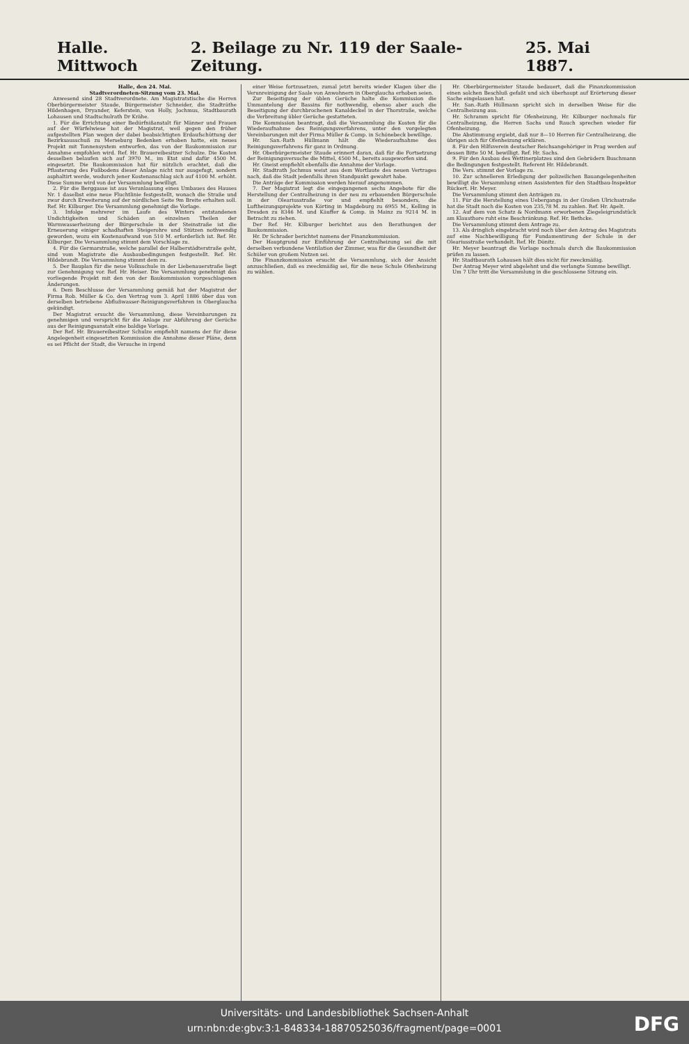Halle. Mittwoch 2. Beilage zu Nr. 119 der Saale-Zeitung. 25. Mai 1887.
Halle, den 24. Mai.
Stadtverordneten-Sitzung vom 23. Mai.
Anwesend sind 28 Stadtverordnete. Am Magistratstische die Herren Oberbürgermeister Staude, Bürgermeister Schneider, die Stadträthe Hildenhagen, Dryander, Keferstein, von Holly, Jochmus, Stadtbaurath Lohausen und Stadtschulrath Dr Krähe.
1. Für die Errichtung einer Bedürfnißanstalt für Männer und Frauen auf der Würfelwiese hat der Magistrat, weil gegen den früher aufgestellten Plan wegen der dabei beabsichtigten Erdaufschüttung der Bezirksausschuß zu Merseburg Bedenken erhoben hatte, ein neues Projekt mit Tonnensystem entworfen, das von der Baukommission zur Annahme empfohlen wird. Ref. Hr. Brauereibesitzer Schulze. Die Kosten desselben belaufen sich auf 3970 M., im Etat sind dafür 4500 M. eingesetzt. Die Baukommission hat für nützlich erachtet, daß die Pflasterung des Fußbodens dieser Anlage nicht nur ausgefugt, sondern asphaltirt werde, wodurch jener Kostenanschlag sich auf 4100 M. erhöht. Diese Summe wird von der Versammlung bewilligt.
2. Für die Berggasse ist aus Veranlassung eines Umbaues des Hauses Nr. 1 daselbst eine neue Fluchtlinie festgestellt, wonach die Straße und zwar durch Erweiterung auf der nördlichen Seite 9m Breite erhalten soll. Ref. Hr. Kilburger. Die Versammlung genehmigt die Vorlage.
3. Infolge mehrerer im Laufe des Winters entstandenen Undichtigkeiten und Schäden an einzelnen Theilen der Warmwasserheizung der Bürgerschule in der Steinstraße ist die Erneuerung einiger schadhaften Steigerohre und Stützen nothwendig geworden, wozu ein Kostenaufwand von 510 M. erforderlich ist. Ref. Hr. Kilburger. Die Versammlung stimmt dem Vorschlage zu.
4. Für die Germarstraße, welche parallel der Halberstädterstraße geht, sind vom Magistrate die Ausbaubedingungen festgestellt. Ref. Hr. Hildebrandt. Die Versammlung stimmt dem zu.
5. Der Bauplan für die neue Volksschule in der Liebenauerstraße liegt zur Genehmigung vor. Ref. Hr. Heiser. Die Versammlung genehmigt das vorliegende Projekt mit den von der Baukommission vorgeschlagenen Änderungen.
6. Dem Beschlusse der Versammlung gemäß hat der Magistrat der Firma Rob. Müller & Co. den Vertrag vom 3. April 1886 über das von derselben betriebene Abflußwasser-Reinigungsverfahren in Oberglaucha gekündigt.
Der Magistrat ersucht die Versammlung, diese Vereinbarungen zu genehmigen und verspricht für die Anlage zur Abführung der Gerüche aus der Reinigungsanstalt eine baldige Vorlage.
Der Ref. Hr. Brauereibesitzer Schulze empfiehlt namens der für diese Angelegenheit eingesetzten Kommission die Annahme dieser Pläne, denn es sei Pflicht der Stadt, die Versuche in irgend
einer Weise fortzusetzen, zumal jetzt bereits wieder Klagen über die Verunreinigung der Saale von Anwohnern in Oberglaucha erhoben seien.
Zur Beseitigung der üblen Gerüche halte die Kommission die Ummantelung der Bassins für nothwendig, ebenso aber auch die Beseitigung der durchbrochenen Kanaldeckel in der Thorstraße, welche die Verbreitung übler Gerüche gestatteten.
Die Kommission beantragt, daß die Versammlung die Kosten für die Wiederaufnahme des Reinigungsverfahrens, unter den vorgelegten Vereinbarungen mit der Firma Müller & Comp. in Schönebeck bewillige.
Hr. San.-Rath Hüllmann hält die Wiederaufnahme des Reinigungsverfahrens für ganz in Ordnung.
Hr. Oberbürgermeister Staude erinnert daran, daß für die Fortsetzung der Reinigungsversuche die Mittel, 4500 M., bereits ausgeworfen sind.
Hr. Gneist empfiehlt ebenfalls die Annahme der Vorlage.
Hr. Stadtrath Jochmus weist aus dem Wortlaute des neuen Vertrages nach, daß die Stadt jedenfalls ihren Standpunkt gewahrt habe.
Die Anträge der Kommission werden hierauf angenommen.
7. Der Magistrat legt die eingegangenen sechs Angebote für die Herstellung der Centralheizung in der neu zu erbauenden Bürgerschule in der Oleariusstraße vor und empfiehlt besonders, die Luftheizungsprojekte von Körting in Magdeburg zu 6955 M., Kelling in Dresden zu 8346 M. und Käuffer & Comp. in Mainz zu 9214 M. in Betracht zu ziehen.
Der Ref. Hr. Kilburger berichtet aus den Berathungen der Baukommission.
Hr. Dr Schrader berichtet namens der Finanzkommission.
Der Hauptgrund zur Einführung der Centralheizung sei die mit derselben verbundene Ventilation der Zimmer, was für die Gesundheit der Schüler von großem Nutzen sei.
Die Finanzkommission ersucht die Versammlung, sich der Ansicht anzuschließen, daß es zweckmäßig sei, für die neue Schule Ofenheizung zu wählen.
Hr. Oberbürgermeister Staude bedauert, daß die Finanzkommission einen solchen Beschluß gefaßt und sich überhaupt auf Erörterung dieser Sache eingelassen hat.
Hr. San.-Rath Hüllmann spricht sich in derselben Weise für die Centralheizung aus.
Hr. Schramm spricht für Ofenheizung, Hr. Kilburger nochmals für Centralheizung, die Herren Sachs und Rauch sprechen wieder für Ofenheizung.
Die Abstimmung ergiebt, daß nur 8—10 Herren für Centralheizung, die übrigen sich für Ofenheizung erklären.
8. Für den Hilfsverein deutscher Reichsangehöriger in Prag werden auf dessen Bitte 50 M. bewilligt. Ref. Hr. Sachs.
9. Für den Ausbau des Wettinerplatzes sind den Gebrüdern Buschmann die Bedingungen festgestellt. Referent Hr. Hildebrandt.
Die Vers. stimmt der Vorlage zu.
10. Zur schnelleren Erledigung der polizeilichen Bauangelegenheiten bewilligt die Versammlung einen Assistenten für den Stadtbau-Inspektor Rückert. Hr. Meyer.
Die Versammlung stimmt den Anträgen zu.
11. Für die Herstellung eines Uebergangs in der Großen Ulrichsstraße hat die Stadt noch die Kosten von 235,78 M. zu zahlen. Ref. Hr. Apelt.
12. Auf dem von Schatz & Nordmann erworbenen Ziegeleigrundstück am Klausthore ruht eine Beschränkung. Ref. Hr. Bethcke.
Die Versammlung stimmt dem Antrage zu.
13. Als dringlich eingebracht wird noch über den Antrag des Magistrats auf eine Nachbewilligung für Fundamentirung der Schule in der Oleariusstraße verhandelt. Ref. Hr. Dönitz.
Hr. Meyer beantragt die Vorlage nochmals durch die Baukommission prüfen zu lassen.
Hr. Stadtbaurath Lohausen hält dies nicht für zweckmäßig.
Der Antrag Meyer wird abgelehnt und die verlangte Summe bewilligt.
Um 7 Uhr tritt die Versammlung in die geschlossene Sitzung ein.
Universitäts- und Landesbibliothek Sachsen-Anhalt
urn:nbn:de:gbv:3:1-848334-18870525036/fragment/page=0001
DFG